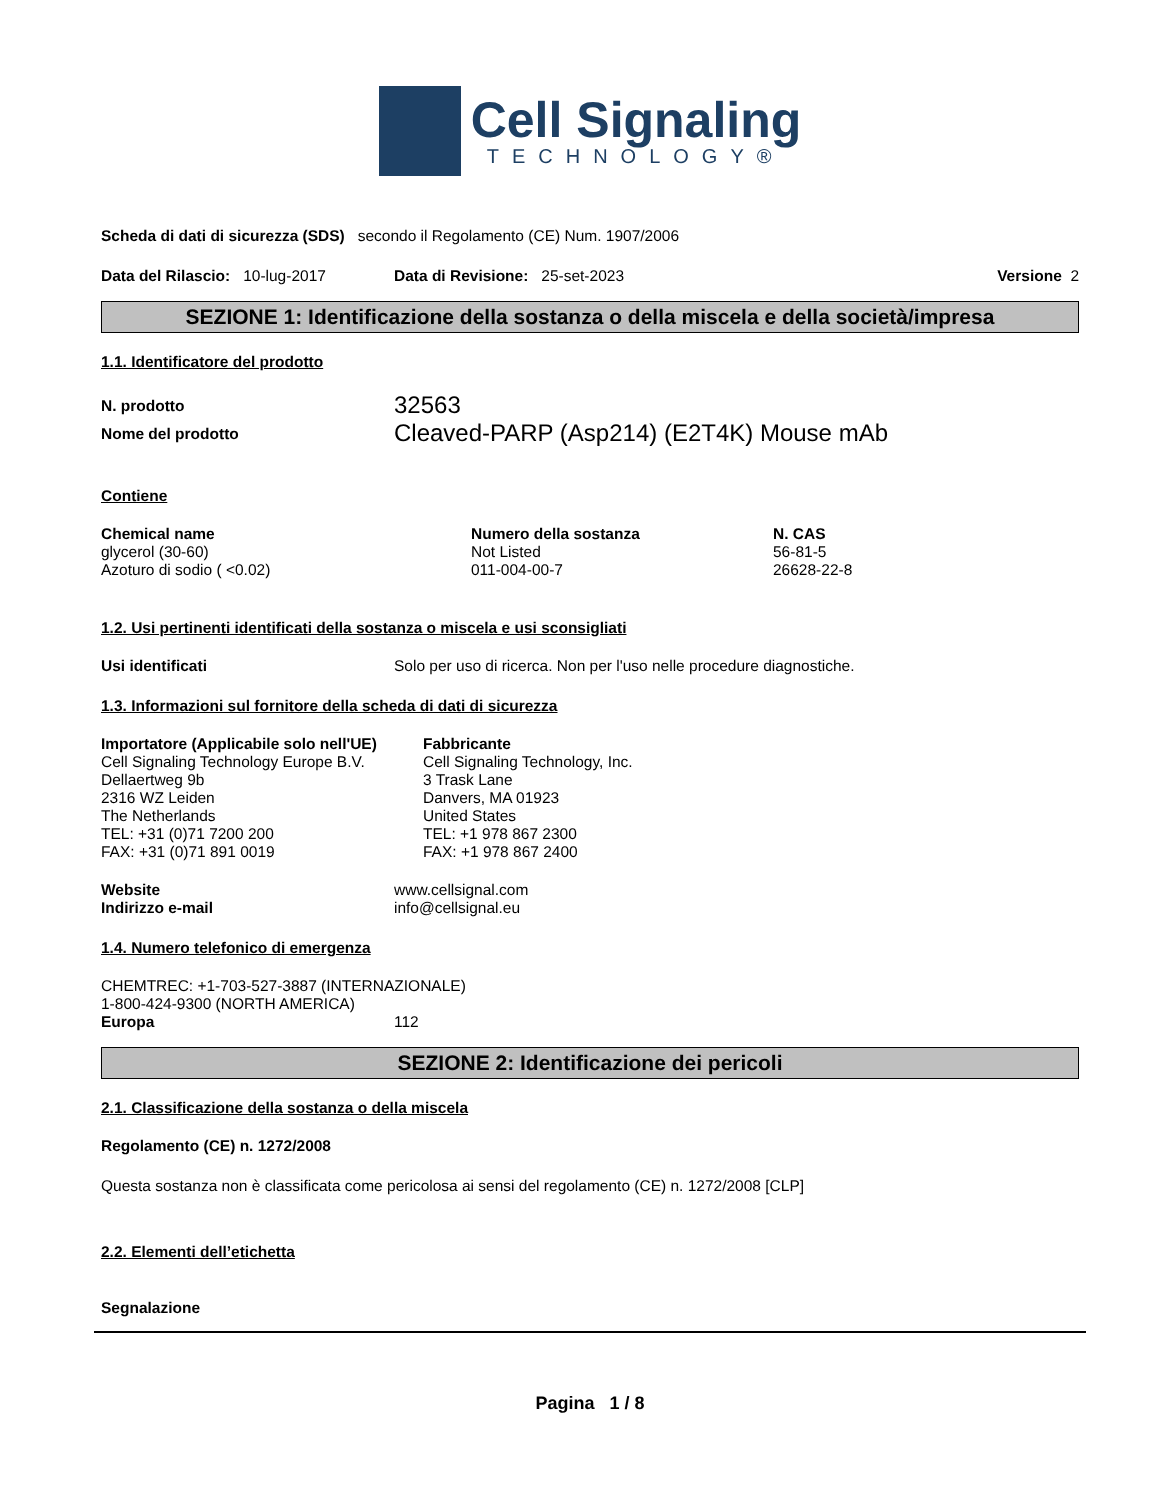Cell Signaling
TECHNOLOGY®
Scheda di dati di sicurezza (SDS) secondo il Regolamento (CE) Num. 1907/2006
Data del Rilascio: 10-lug-2017 Data di Revisione: 25-set-2023 Versione 2
SEZIONE 1: Identificazione della sostanza o della miscela e della società/impresa
1.1. Identificatore del prodotto
N. prodotto 32563
Nome del prodotto Cleaved-PARP (Asp214) (E2T4K) Mouse mAb
Contiene
| Chemical name | Numero della sostanza | N. CAS |
| --- | --- | --- |
| glycerol (30-60) | Not Listed | 56-81-5 |
| Azoturo di sodio ( <0.02) | 011-004-00-7 | 26628-22-8 |
1.2. Usi pertinenti identificati della sostanza o miscela e usi sconsigliati
Usi identificati Solo per uso di ricerca. Non per l'uso nelle procedure diagnostiche.
1.3. Informazioni sul fornitore della scheda di dati di sicurezza
| Importatore (Applicabile solo nell'UE) | Fabbricante |
| --- | --- |
| Cell Signaling Technology Europe B.V. Dellaertweg 9b 2316 WZ Leiden The Netherlands TEL: +31 (0)71 7200 200 FAX: +31 (0)71 891 0019 | Cell Signaling Technology, Inc. 3 Trask Lane Danvers, MA 01923 United States TEL: +1 978 867 2300 FAX: +1 978 867 2400 |
Website www.cellsignal.com
Indirizzo e-mail info@cellsignal.eu
1.4. Numero telefonico di emergenza
CHEMTREC: +1-703-527-3887 (INTERNAZIONALE)
1-800-424-9300 (NORTH AMERICA)
Europa 112
SEZIONE 2: Identificazione dei pericoli
2.1. Classificazione della sostanza o della miscela
Regolamento (CE) n. 1272/2008
Questa sostanza non è classificata come pericolosa ai sensi del regolamento (CE) n. 1272/2008 [CLP]
2.2. Elementi dell’etichetta
Segnalazione
Pagina 1 / 8